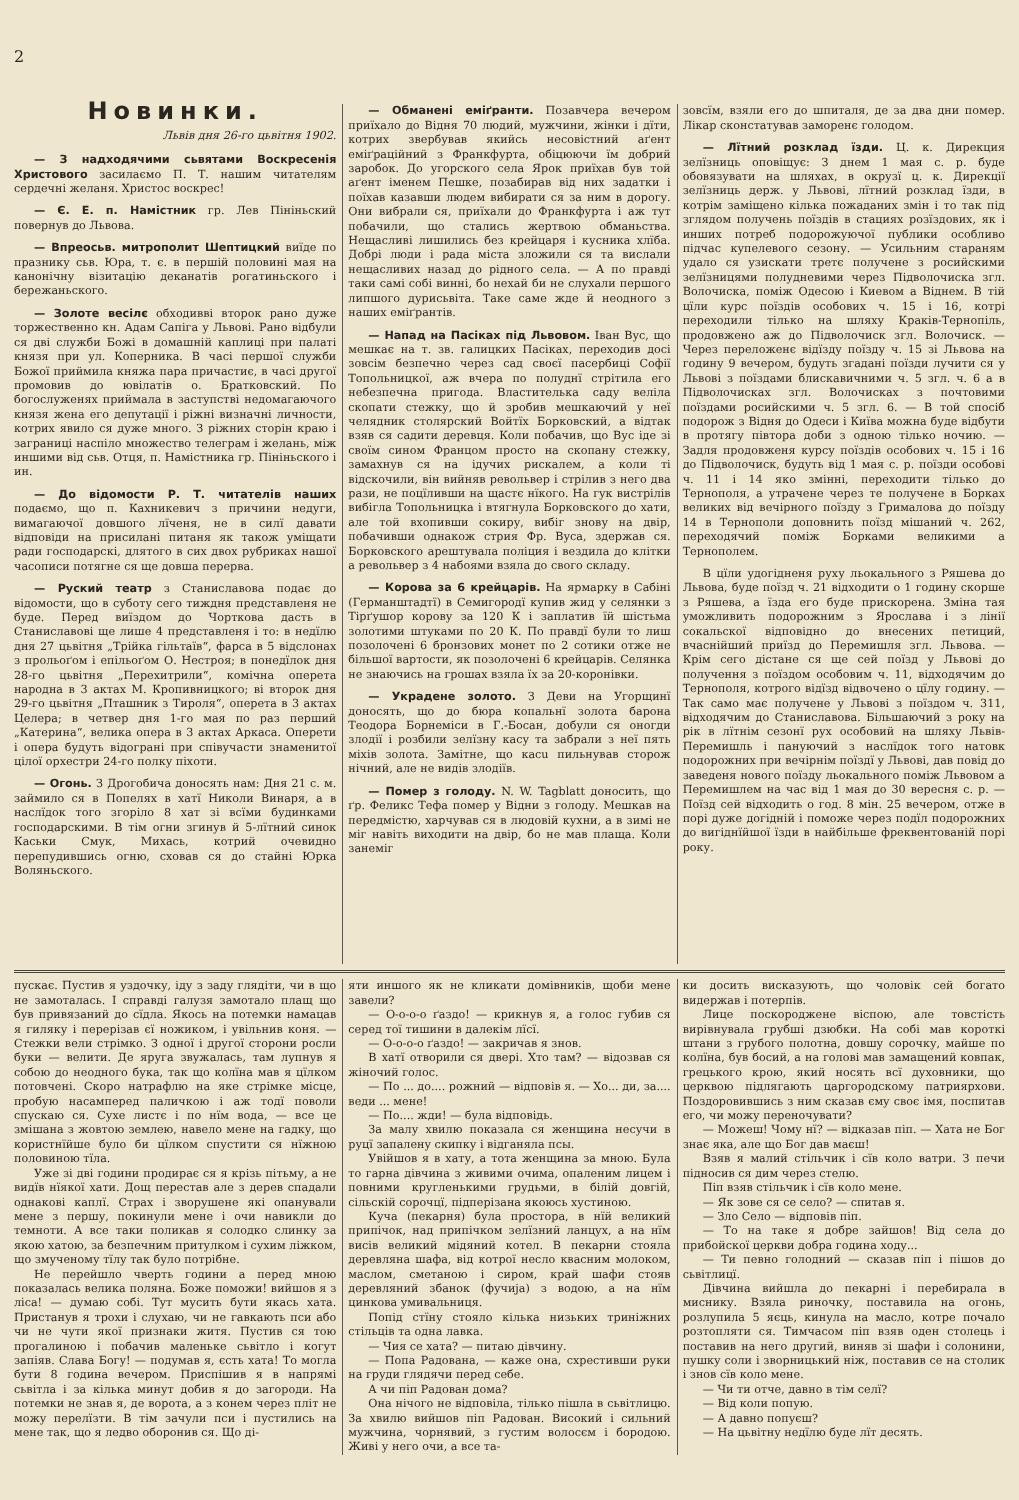2
Новинки.
Львів дня 26-го цьвітня 1902.
— З надходячими сьвятами Воскресенія Христового засилаємо П. Т. нашим читателям сердечні желаня. Христос воскрес!
— Є. Е. п. Намістник гр. Лев Пініньский повернув до Львова.
— Впреосьв. митрополит Шептицкий виїде по празнику сьв. Юра, т. є. в першій половині мая на канонічну візитацію деканатів рогатиньского і бережаньского.
— Золоте весілє обходивві второк рано дуже торжественно кн. Адам Сапіга у Львові. Рано відбули ся дві служби Божі в домашній каплиці при палаті князя при ул. Коперника. В часі першої служби Божої приймила княжа пара причастиє, в часі другої промовив до ювілатів о. Братковский. По богослуженях приймала в заступстві недомагаючого князя жена его депутації і ріжні визначні личности, котрих явило ся дуже много. З ріжних сторін краю і заграниці наспіло множество телеграм і желань, між иншими від сьв. Отця, п. Намістника гр. Пініньского і ин.
— До відомости Р. Т. читателів наших подаємо, що п. Кахникевич з причини недуги, вимагаючої довшого лїченя, не в силї давати відповіди на присилані питаня як також уміщати ради господарскі, длятого в сих двох рубриках нашої часописи потягне ся ще довша перерва.
— Руский театр з Станиславова подає до відомости, що в суботу сего тиждня представленя не буде. Перед виїздом до Чорткова дасть в Станиславові ще лише 4 представленя і то: в недїлю дня 27 цьвітня „Трійка гільтаїв“, фарса в 5 відслонах з прольоґом і епільоґом О. Нестроя; в понедїлок дня 28-го цьвітня „Перехитрили“, комічна оперета народна в 3 актах М. Кропивницкого; ві второк дня 29-го цьвітня „Пташник з Тироля“, оперета в 3 актах Целера; в четвер дня 1-го мая по раз перший „Катерина“, велика опера в 3 актах Аркаса. Оперети і опера будуть відограні при співучасти знаменитої цілої орхестри 24-го полку піхоти.
— Огонь. З Дрогобича доносять нам: Дня 21 с. м. займило ся в Попелях в хатї Николи Винаря, а в наслїдок того згоріло 8 хат зі всїми будинками господарскими. В тім огни згинув й 5-лїтний синок Каськи Смук, Михась, котрий очевидно перепудившись огню, сховав ся до стайні Юрка Воляньского.
— Обманені еміґранти. Позавчера вечером приїхало до Відня 70 людий, мужчини, жінки і дїти, котрих звербував якийсь несовістний аґент еміґраційний з Франкфурта, обіцюючи їм добрий заробок. До угорского села Ярок приїхав був той аґент іменем Пешке, позабирав від них задатки і поїхав казавши людем вибирати ся за ним в дорогу. Они вибрали ся, приїхали до Франкфурта і аж тут побачили, що стались жертвою обманьства. Нещасливі лишились без крейцаря і кусника хлїба. Добрі люди і рада міста зложили ся та вислали нещасливих назад до рідного села. — А по правді таки самі собі винні, бо нехай би не слухали першого липшого дурисьвіта. Таке саме жде й неодного з наших еміґрантів.
— Напад на Пасіках під Львовом. Іван Вус, що мешкає на т. зв. галицких Пасіках, переходив досі зовсім безпечно через сад своєї пасербиці Софії Топольницкої, аж вчера по полуднї стрітила его небезпечна пригода. Властителька саду веліла скопати стежку, що й зробив мешкаючий у неї челядник столярский Войтїх Борковский, а відтак взяв ся садити деревця. Коли побачив, що Вус іде зі своїм сином Францом просто на скопану стежку, замахнув ся на ідучих рискалем, а коли ті відскочили, він вийняв револьвер і стрілив з него два рази, не поцїливши на щастє нїкого. На гук вистрілів вибігла Топольницка і втягнула Борковского до хати, але той вхопивши сокиру, вибіг знову на двір, побачивши однакож стрия Фр. Вуса, здержав ся. Борковского арештувала поліция і вeздила до клітки а револьвер з 4 набоями взяла до свого складу.
— Корова за 6 крейцарів. На ярмарку в Сабіні (Германштадтї) в Семигородї купив жид у селянки з Тірґушор корову за 120 К і заплатив їй шістьма золотими штуками по 20 К. По правдї були то лиш позолочені 6 бронзових монет по 2 сотики отже не більшої вартости, як позолочені 6 крейцарів. Селянка не знаючись на грошах взяла їх за 20-коронівки.
— Украдене золото. З Деви на Угорщинї доносять, що до бюра копальнї золота барона Теодора Борнеміси в Г.-Босан, добули ся оногди злодії і розбили зелїзну касу та забрали з неї пять міхів золота. Замітне, що касu пильнував сторож нічний, але не видів злодіїв.
— Помер з голоду. N. W. Tagblatt доносить, що ґр. Феликс Тефа помер у Відни з голоду. Мешкав на передмістю, харчував ся в людовій кухни, а в зимі не міг навіть виходити на двір, бо не мав плаща. Коли занеміг
зовсїм, взяли его до шпиталя, де за два дни помер. Лікар сконстатував заморенє голодом.
— Лїтний розклад їзди. Ц. к. Дирекция зелїзниць оповіщує: З днем 1 мая с. р. буде обовязувати на шляхах, в окрузї ц. к. Дирекції зелїзниць держ. у Львові, лїтний розклад їзди, в котрім заміщено кілька пожаданих змін і то так під зглядом получень поїздів в стациях розїздових, як і инших потреб подорожуючої публики особливо підчас купелевого сезону. — Усильним стараням удало ся узискати третє получене з росийскими зелїзницями полудневими через Підволочиска згл. Волочиска, поміж Одесою і Киевом а Віднем. В тій цїли курс поїздів особових ч. 15 і 16, котрі переходили тілько на шляху Краків-Тернопіль, продовжено аж до Підволочиск згл. Волочиск. — Через переложенє відїзду поїзду ч. 15 зі Львова на годину 9 вечером, будуть згадані поїзди лучити ся у Львові з поїздами блискавичними ч. 5 згл. ч. 6 а в Підволочисках згл. Волочисках з почтовими поїздами росийскими ч. 5 згл. 6. — В той спосіб подорож з Відня до Одеси і Київа можна буде відбути в протягу півтора доби з одною тілько ночию. — Задля продовженя курсу поїздів особових ч. 15 і 16 до Підволочиск, будуть від 1 мая с. р. поїзди особові ч. 11 і 14 яко змінні, переходити тілько до Тернополя, а утрачене через те получене в Борках великих від вечірного поїзду з Грималова до поїзду 14 в Тернополи доповнить поїзд мішаний ч. 262, переходячий поміж Борками великими а Тернополем.
В цїли удогідненя руху льокального з Ряшева до Львова, буде поїзд ч. 21 відходити о 1 годину скорше з Ряшева, а їзда его буде прискорена. Зміна тая уможливить подорожним з Ярослава і з лінії сокальскої відповідно до внесених петиций, вчаснійший приїзд до Перемишля згл. Львова. — Крім сего дістане ся ще сей поїзд у Львові до получення з поїздом особовим ч. 11, відходячим до Тернополя, котрого відїзд відвочено о цїлу годину. — Так само має получене у Львові з поїздом ч. 311, відходячим до Станиславова. Більшаючий з року на рік в лїтнім сезонї рух особовий на шляху Львів-Перемишль і пануючий з наслїдок того натовк подорожних при вечірнім поїздї у Львові, дав повід до заведеня нового поїзду льокального поміж Львовом а Перемишлем на час від 1 мая до 30 вересня с. р. — Поїзд сей відходить о год. 8 мін. 25 вечером, отже в порі дуже догідній і поможе через подїл подорожних до вигіднїйшої їзди в найбільше фреквентованій порі року.
пускає. Пустив я уздочку, іду з заду глядіти, чи в що не замоталась. І справді галузя замотало плащ що був привязаний до сїдла. Якось на потемки намацав я гиляку і перерізав єї ножиком, і увільнив коня. — Стежки вели стрімко. З одної і другої сторони росли буки — велити. Де яруга звужалась, там лупнув я собою до неодного бука, так що колїна мав я цїлком потовчені. Скоро натрафлю на яке стрімке місце, пробую насамперед паличкою і аж тодї поволи спускаю ся. Сухе листє і по нїм вода, — все це змішана з жовтою землею, навело мене на гадку, що користнїйше було би цїлком спустити ся нїжною половиною тїла.
Уже зі дві години продирає ся я крізь пітьму, а не видїв нїякої хати. Дощ перестав але з дерев спадали однакові каплї. Страх і зворушене які опанували мене з першу, покинули мене і очи навикли до темноти. А все таки поликав я солодко слинку за якою хатою, за безпечним притулком і сухим ліжком, що змученому тїлу так було потрібне.
Не перейшло чверть години а перед мною показалась велика поляна. Боже поможи! вийшов я з ліса! — думаю собі. Тут мусить бути якась хата. Пристанув я трохи і слухаю, чи не гавкають пси або чи не чути якої признаки житя. Пустив ся тою прогалиною і побачив маленьке сьвітло і когут запіяв. Слава Богу! — подумав я, єсть хата! То могла бути 8 година вечером. Приспішив я в напрямі сьвітла і за кілька минут добив я до загороди. На потемки не знав я, де ворота, а з конем через пліт не можу перелїзти. В тім зачули пси і пустились на мене так, що я ледво оборонив ся. Що ді-
яти иншого як не кликати домівників, щоби мене завели?
— О-о-о-о ґаздо! — крикнув я, а голос губив ся серед тої тишини в далекім лїсї.
— О-о-о-о ґаздо! — закричав я знов.
В хатї отворили ся двері. Хто там? — відозвав ся жіночий голос.
— По ... до.... рожний — відповів я. — Хо... ди, за.... веди ... мене!
— По.... жди! — була відповідь.
За малу хвилю показала ся женщина несучи в руцї запалену скипку і відганяла псы.
Увійшов я в хату, а тота женщина за мною. Була то гарна дівчина з живими очима, опаленим лицем і повними кругленькими грудьми, в білій довгій, сільскій сорочцї, підперізана якоюсь хустиною.
Куча (пекарня) була простора, в нїй великий припічок, над припічком зелїзний ланцух, а на нїм висів великий мідяний котел. В пекарни стояла деревляна шафа, від котрої несло квасним молоком, маслом, сметаною і сиром, край шафи стояв деревляний збанок (фучија) з водою, а на нїм цинкова умивальниця.
Попід стїну стояло кілька низьких триніжних стільців та одна лавка.
— Чия се хата? — питаю дівчину.
— Попа Радована, — каже она, схрестивши руки на груди глядячи перед себе.
А чи піп Радован дома?
Она нічого не відповіла, тілько пішла в сьвітлицю. За хвилю вийшов піп Радован. Високий і сильний мужчина, чорнявий, з густим волосєм і бородою. Живі у него очи, а все та-
ки досить висказують, що чоловік сей богато видержав і потерпів.
Лице поскороджене віспою, але товстість вирівнувала грубші дзюбки. На собі мав короткі штани з грубого полотна, довшу сорочку, майше по колїна, був босий, а на голові мав замащений ковпак, грецького крою, який носять всї духовники, що церквою підлягають царгородскому патриярхови. Поздоровившись з ним сказав єму своє імя, поспитав его, чи можу переночувати?
— Можеш! Чому нї? — відказав піп. — Хата не Бог знає яка, але що Бог дав маєш!
Взяв я малий стільчик і сїв коло ватри. З печи підносив ся дим через стелю.
Піп взяв стільчик і сїв коло мене.
— Як зове ся се село? — спитав я.
— Зло Село — відповів піп.
— То на таке я добре зайшов! Від села до прибойскої церкви добра година ходу...
— Ти певно голодний — сказав піп і пішов до сьвітлицї.
Дівчина вийшла до пекарні і перебирала в миснику. Взяла риночку, поставила на огонь, розлупила 5 яєць, кинула на масло, котре почало розтопляти ся. Тимчасом піп взяв оден столець і поставив на него другий, виняв зі шафи і солонини, пушку соли і зворницький ніж, поставив се на столик і знов сїв коло мене.
— Чи ти отче, давно в тім селї?
— Від коли попую.
— А давно попуєш?
— На цьвітну недїлю буде лїт десять.